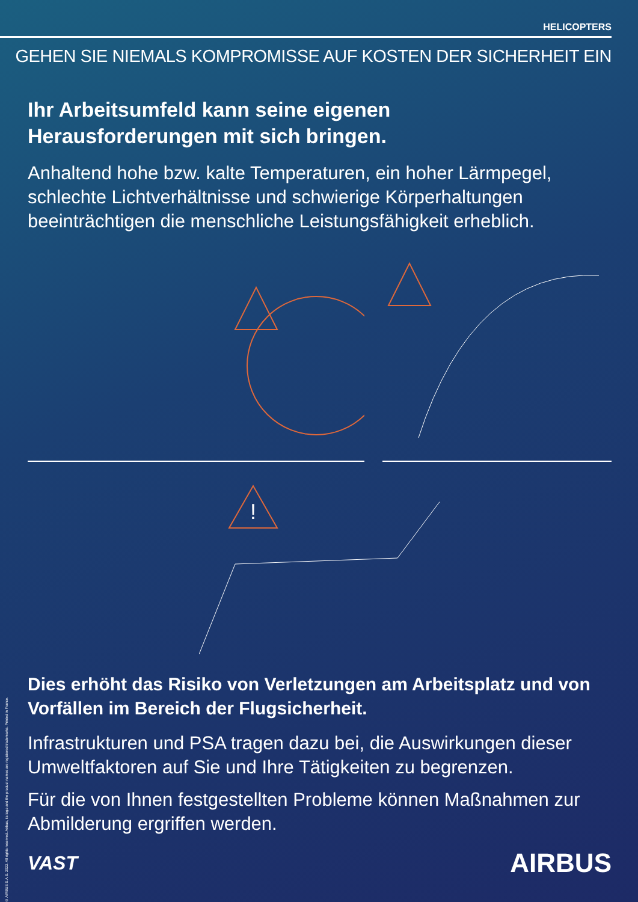HELICOPTERS
GEHEN SIE NIEMALS KOMPROMISSE AUF KOSTEN DER SICHERHEIT EIN
Ihr Arbeitsumfeld kann seine eigenen
Herausforderungen mit sich bringen.
Anhaltend hohe bzw. kalte Temperaturen, ein hoher Lärmpegel, schlechte Lichtverhältnisse und schwierige Körperhaltungen beeinträchtigen die menschliche Leistungsfähigkeit erheblich.
!
Dies erhöht das Risiko von Verletzungen am Arbeitsplatz und von Vorfällen im Bereich der Flugsicherheit.
Infrastrukturen und PSA tragen dazu bei, die Auswirkungen dieser Umweltfaktoren auf Sie und Ihre Tätigkeiten zu begrenzen.
Für die von Ihnen festgestellten Probleme können Maßnahmen zur Abmilderung ergriffen werden.
VAST
AIRBUS
© AIRBUS S.A.S. 2022. All rights reserved. Airbus, its logo and the product names are registered trademarks. Printed in France.